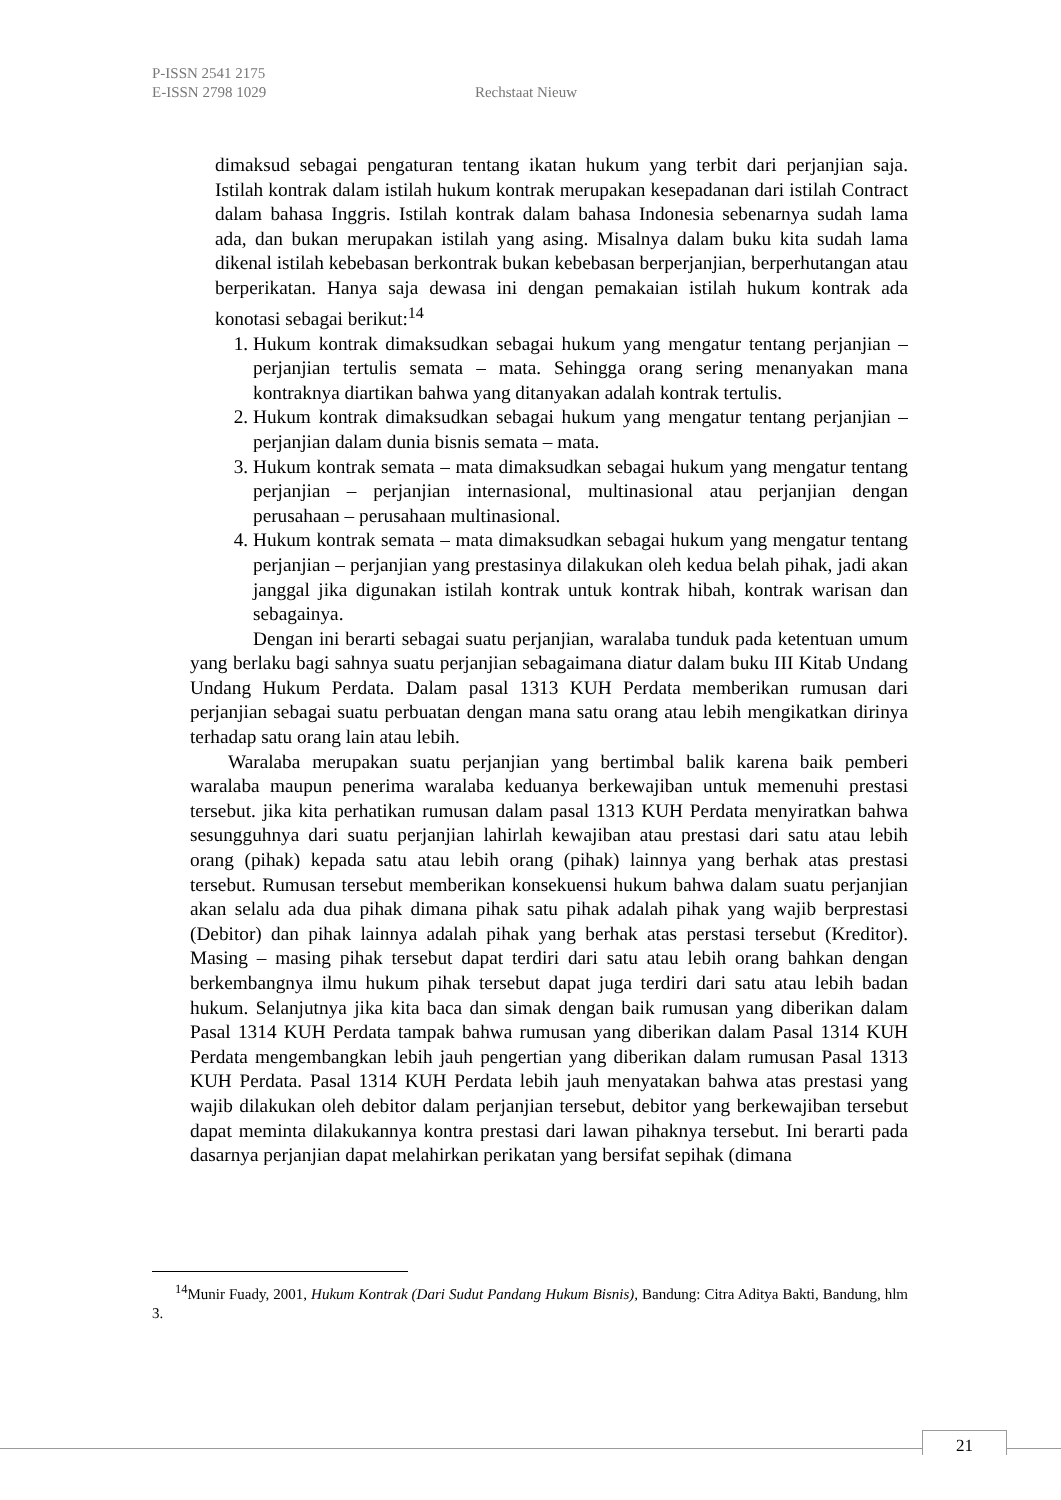P-ISSN 2541 2175
E-ISSN 2798 1029 Rechstaat Nieuw
dimaksud sebagai pengaturan tentang ikatan hukum yang terbit dari perjanjian saja. Istilah kontrak dalam istilah hukum kontrak merupakan kesepadanan dari istilah Contract dalam bahasa Inggris. Istilah kontrak dalam bahasa Indonesia sebenarnya sudah lama ada, dan bukan merupakan istilah yang asing. Misalnya dalam buku kita sudah lama dikenal istilah kebebasan berkontrak bukan kebebasan berperjanjian, berperhutangan atau berperikatan. Hanya saja dewasa ini dengan pemakaian istilah hukum kontrak ada konotasi sebagai berikut:<sup>14</sup>
1. Hukum kontrak dimaksudkan sebagai hukum yang mengatur tentang perjanjian – perjanjian tertulis semata – mata. Sehingga orang sering menanyakan mana kontraknya diartikan bahwa yang ditanyakan adalah kontrak tertulis.
2. Hukum kontrak dimaksudkan sebagai hukum yang mengatur tentang perjanjian – perjanjian dalam dunia bisnis semata – mata.
3. Hukum kontrak semata – mata dimaksudkan sebagai hukum yang mengatur tentang perjanjian – perjanjian internasional, multinasional atau perjanjian dengan perusahaan – perusahaan multinasional.
4. Hukum kontrak semata – mata dimaksudkan sebagai hukum yang mengatur tentang perjanjian – perjanjian yang prestasinya dilakukan oleh kedua belah pihak, jadi akan janggal jika digunakan istilah kontrak untuk kontrak hibah, kontrak warisan dan sebagainya.
Dengan ini berarti sebagai suatu perjanjian, waralaba tunduk pada ketentuan umum yang berlaku bagi sahnya suatu perjanjian sebagaimana diatur dalam buku III Kitab Undang Undang Hukum Perdata. Dalam pasal 1313 KUH Perdata memberikan rumusan dari perjanjian sebagai suatu perbuatan dengan mana satu orang atau lebih mengikatkan dirinya terhadap satu orang lain atau lebih.
Waralaba merupakan suatu perjanjian yang bertimbal balik karena baik pemberi waralaba maupun penerima waralaba keduanya berkewajiban untuk memenuhi prestasi tersebut. jika kita perhatikan rumusan dalam pasal 1313 KUH Perdata menyiratkan bahwa sesungguhnya dari suatu perjanjian lahirlah kewajiban atau prestasi dari satu atau lebih orang (pihak) kepada satu atau lebih orang (pihak) lainnya yang berhak atas prestasi tersebut. Rumusan tersebut memberikan konsekuensi hukum bahwa dalam suatu perjanjian akan selalu ada dua pihak dimana pihak satu pihak adalah pihak yang wajib berprestasi (Debitor) dan pihak lainnya adalah pihak yang berhak atas perstasi tersebut (Kreditor). Masing – masing pihak tersebut dapat terdiri dari satu atau lebih orang bahkan dengan berkembangnya ilmu hukum pihak tersebut dapat juga terdiri dari satu atau lebih badan hukum. Selanjutnya jika kita baca dan simak dengan baik rumusan yang diberikan dalam Pasal 1314 KUH Perdata tampak bahwa rumusan yang diberikan dalam Pasal 1314 KUH Perdata mengembangkan lebih jauh pengertian yang diberikan dalam rumusan Pasal 1313 KUH Perdata. Pasal 1314 KUH Perdata lebih jauh menyatakan bahwa atas prestasi yang wajib dilakukan oleh debitor dalam perjanjian tersebut, debitor yang berkewajiban tersebut dapat meminta dilakukannya kontra prestasi dari lawan pihaknya tersebut. Ini berarti pada dasarnya perjanjian dapat melahirkan perikatan yang bersifat sepihak (dimana
<sup>14</sup> Munir Fuady, 2001, Hukum Kontrak (Dari Sudut Pandang Hukum Bisnis), Bandung: Citra Aditya Bakti, Bandung, hlm 3.
21